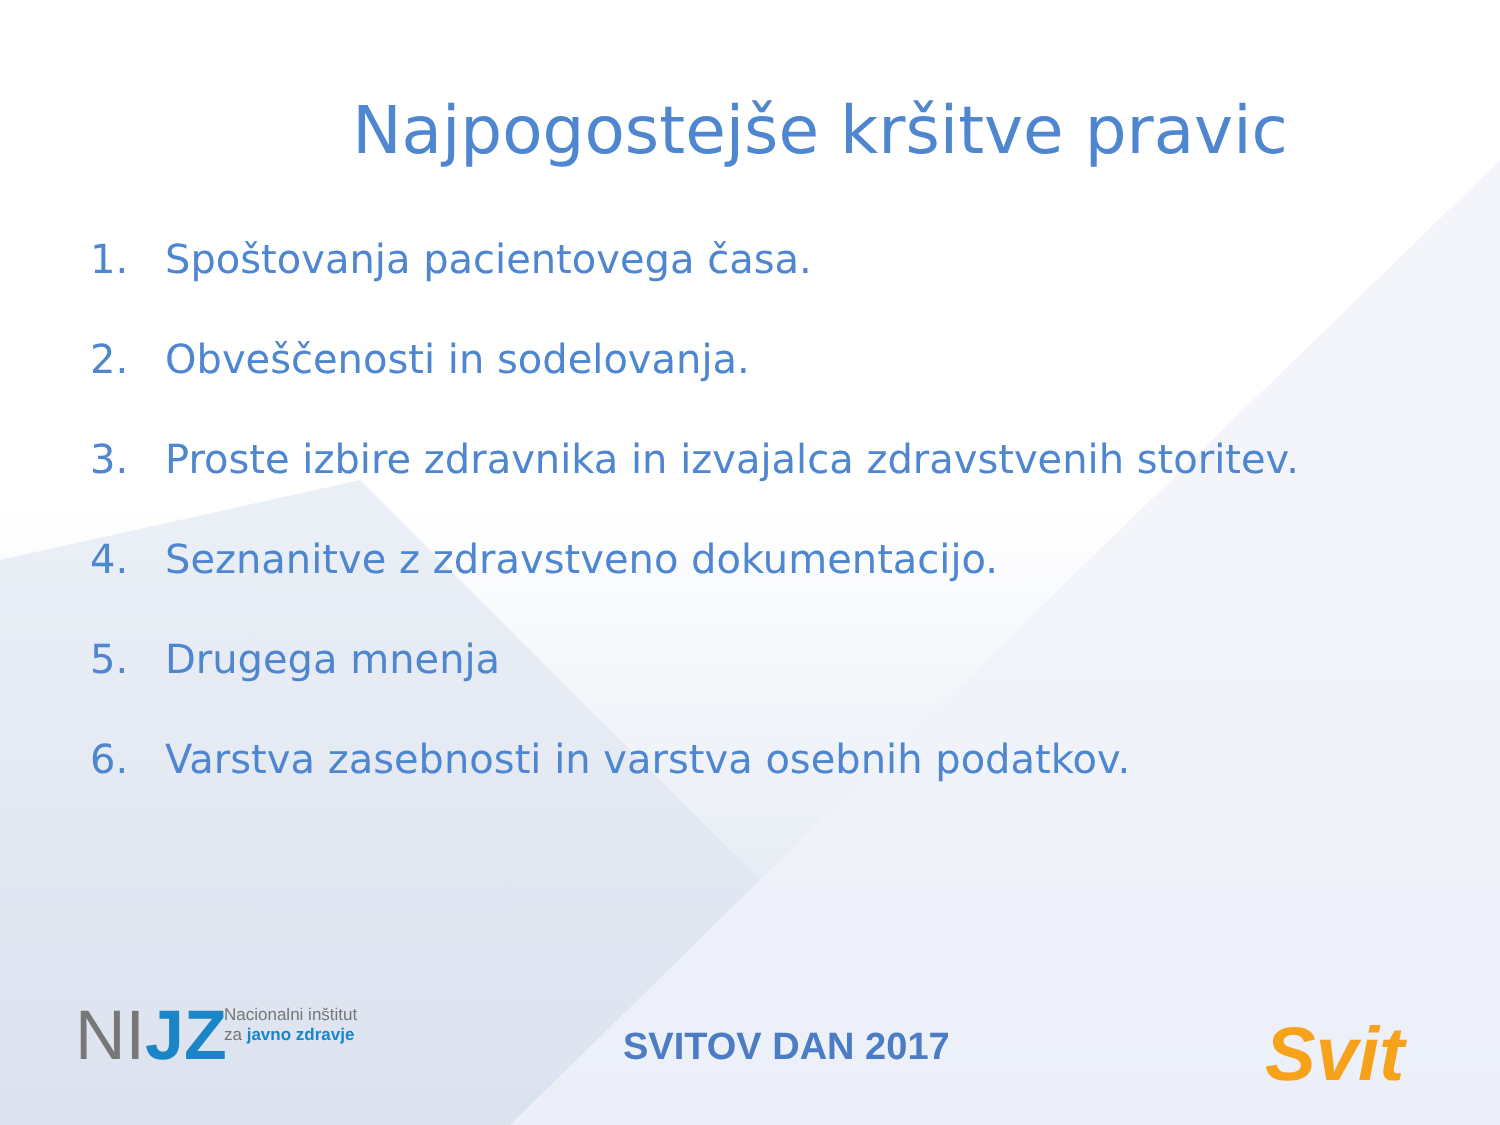Najpogostejše kršitve pravic
1. Spoštovanja pacientovega časa.
2. Obveščenosti in sodelovanja.
3. Proste izbire zdravnika in izvajalca zdravstvenih storitev.
4. Seznanitve z zdravstveno dokumentacijo.
5. Drugega mnenja
6. Varstva zasebnosti in varstva osebnih podatkov.
NIJZ
Nacionalni inštitut
za javno zdravje
SVITOV DAN 2017 Svit